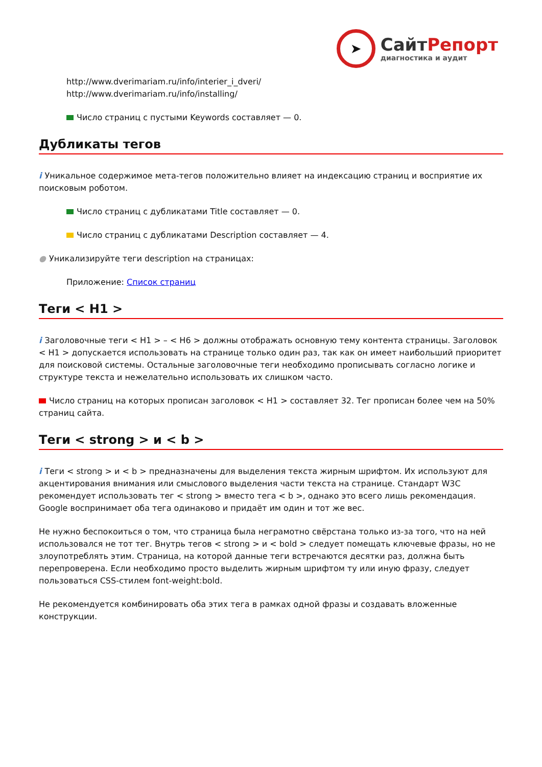➤
СайтРепорт
диагностика и аудит
http://www.dverimariam.ru/info/interier_i_dveri/
http://www.dverimariam.ru/info/installing/
Число страниц с пустыми Keywords составляет — 0.
Дубликаты тегов
i Уникальное содержимое мета-тегов положительно влияет на индексацию страниц и восприятие их поисковым роботом.
Число страниц с дубликатами Title составляет — 0.
Число страниц с дубликатами Description составляет — 4.
● Уникализируйте теги description на страницах:
Приложение: Список страниц
Теги < H1 >
i Заголовочные теги < H1 > – < H6 > должны отображать основную тему контента страницы. Заголовок < H1 > допускается использовать на странице только один раз, так как он имеет наибольший приоритет для поисковой системы. Остальные заголовочные теги необходимо прописывать согласно логике и структуре текста и нежелательно использовать их слишком часто.
Число страниц на которых прописан заголовок < H1 > составляет 32. Тег прописан более чем на 50% страниц сайта.
Теги < strong > и < b >
i Теги < strong > и < b > предназначены для выделения текста жирным шрифтом. Их используют для акцентирования внимания или смыслового выделения части текста на странице. Стандарт W3C рекомендует использовать тег < strong > вместо тега < b >, однако это всего лишь рекомендация. Google воспринимает оба тега одинаково и придаёт им один и тот же вес.
Не нужно беспокоиться о том, что страница была неграмотно свёрстана только из-за того, что на ней использовался не тот тег. Внутрь тегов < strong > и < bold > следует помещать ключевые фразы, но не злоупотреблять этим. Страница, на которой данные теги встречаются десятки раз, должна быть перепроверена. Если необходимо просто выделить жирным шрифтом ту или иную фразу, следует пользоваться CSS-стилем font-weight:bold.
Не рекомендуется комбинировать оба этих тега в рамках одной фразы и создавать вложенные конструкции.